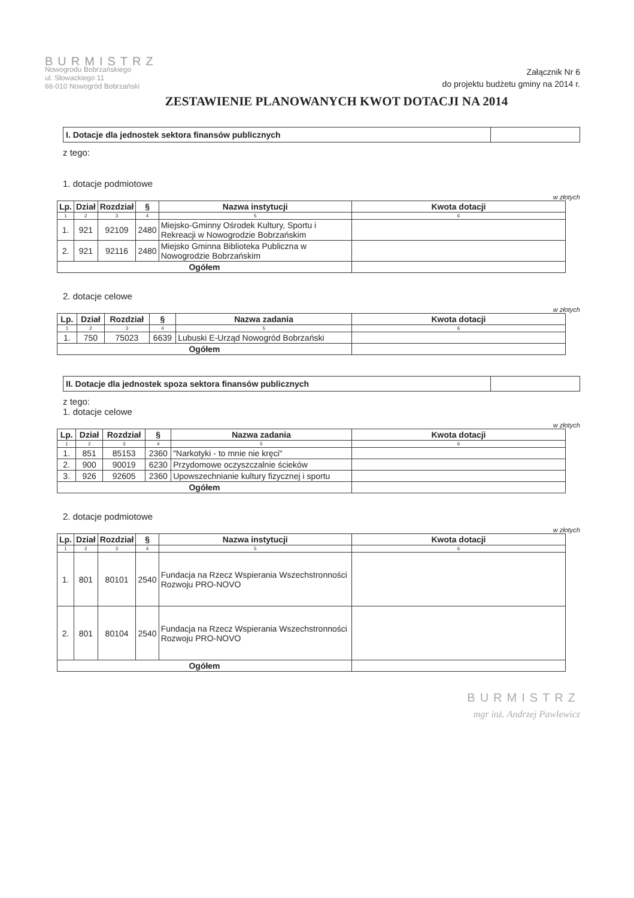BURMISTRZ
Nowogrodu Bobrzańskiego
ul. Słowackiego 11
66-010 Nowogród Bobrzański
Załącznik Nr 6
do projektu budżetu gminy na 2014 r.
ZESTAWIENIE PLANOWANYCH KWOT DOTACJI NA 2014
I. Dotacje dla jednostek sektora finansów publicznych
z tego:
1. dotacje podmiotowe
w złotych
| Lp. | Dział | Rozdział | § | Nazwa instytucji | Kwota dotacji |
| --- | --- | --- | --- | --- | --- |
| 1 | 2 | 3 | 4 | 5 | 6 |
| 1. | 921 | 92109 | 2480 | Miejsko-Gminny Ośrodek Kultury, Sportu i Rekreacji w Nowogrodzie Bobrzańskim | |
| 2. | 921 | 92116 | 2480 | Miejsko Gminna Biblioteka Publiczna w Nowogrodzie Bobrzańskim | |
| Ogółem | | | | | |
2. dotacje celowe
w złotych
| Lp. | Dział | Rozdział | § | Nazwa zadania | Kwota dotacji |
| --- | --- | --- | --- | --- | --- |
| 1 | 2 | 3 | 4 | 5 | 6 |
| 1. | 750 | 75023 | 6639 | Lubuski E-Urząd Nowogród Bobrzański | |
| Ogółem | | | | | |
II. Dotacje dla jednostek spoza sektora finansów publicznych
z tego:
1. dotacje celowe
w złotych
| Lp. | Dział | Rozdział | § | Nazwa zadania | Kwota dotacji |
| --- | --- | --- | --- | --- | --- |
| 1 | 2 | 3 | 4 | 5 | 6 |
| 1. | 851 | 85153 | 2360 | "Narkotyki - to mnie nie kręci" | |
| 2. | 900 | 90019 | 6230 | Przydomowe oczyszczalnie ścieków | |
| 3. | 926 | 92605 | 2360 | Upowszechnianie kultury fizycznej i sportu | |
| Ogółem | | | | | |
2. dotacje podmiotowe
w złotych
| Lp. | Dział | Rozdział | § | Nazwa instytucji | Kwota dotacji |
| --- | --- | --- | --- | --- | --- |
| 1 | 2 | 3 | 4 | 5 | 6 |
| 1. | 801 | 80101 | 2540 | Fundacja na Rzecz Wspierania Wszechstronności Rozwoju PRO-NOVO | |
| 2. | 801 | 80104 | 2540 | Fundacja na Rzecz Wspierania Wszechstronności Rozwoju PRO-NOVO | |
| Ogółem | | | | | |
BURMISTRZ
mgr inż. Andrzej Pawlewicz